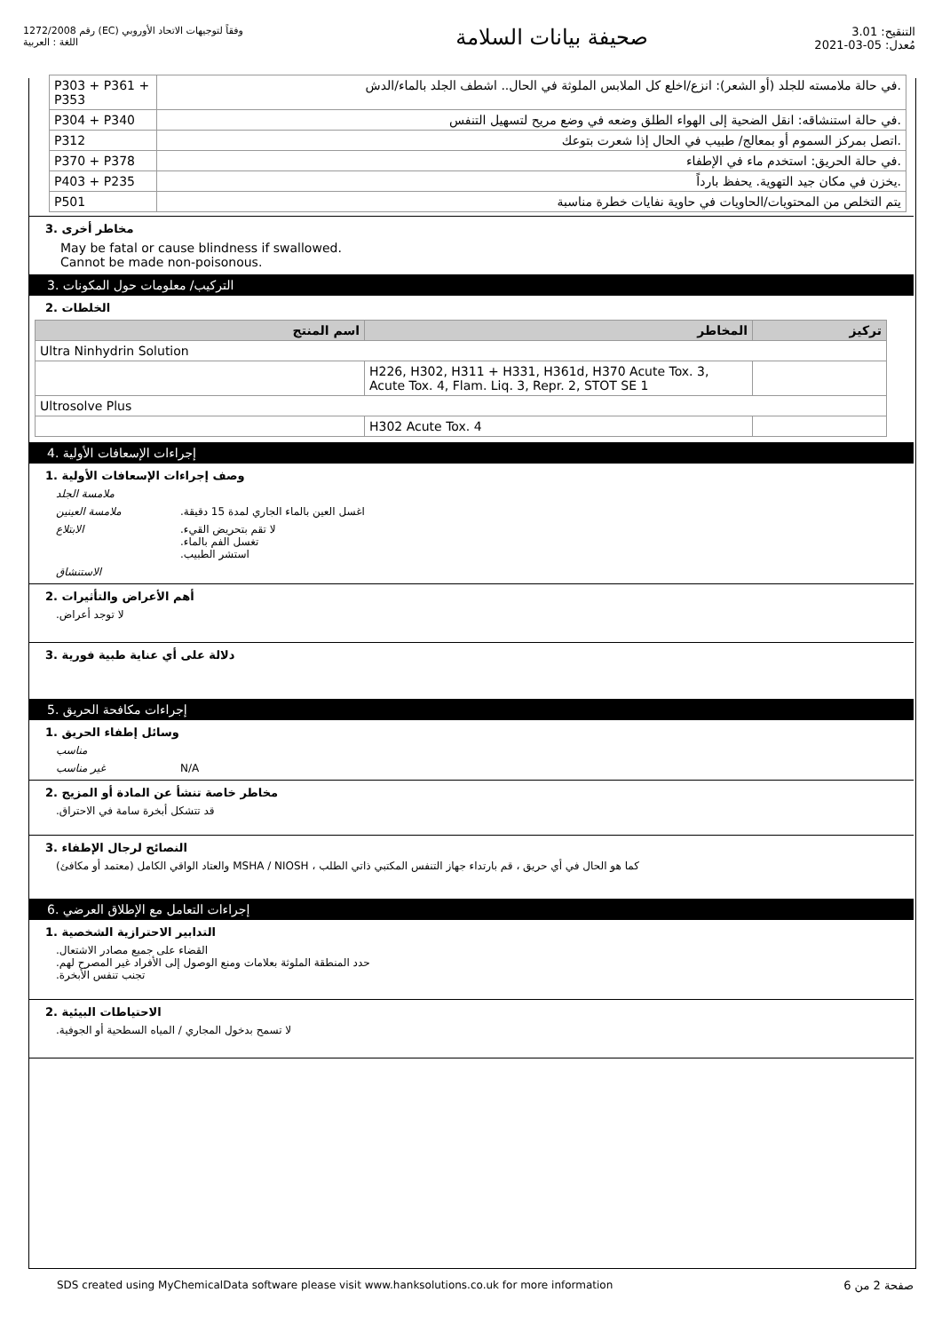رقم 1272/2008 (EC) وفقاً لتوجيهات الاتحاد الأوروبي
اللغة : العربية
صحيفة بيانات السلامة
التنقيح: 3.01
مُعدل: 05-03-2021
| P303 + P361 + P353 | .في حالة ملامسته للجلد (أو الشعر): انزع/اخلع كل الملابس الملوثة في الحال.. اشطف الجلد بالماء/الدش |
| P304 + P340 | .في حالة استنشاقه: انقل الضحية إلى الهواء الطلق وضعه في وضع مريح لتسهيل التنفس |
| P312 | .اتصل بمركز السموم أو بمعالج/ طبيب في الحال إذا شعرت بتوعك |
| P370 + P378 | .في حالة الحريق: استخدم ماء في الإطفاء |
| P403 + P235 | .يخزن في مكان جيد التهوية. يحفظ بارداً |
| P501 | يتم التخلص من المحتويات/الحاويات في حاوية نفايات خطرة مناسبة |
مخاطر أخرى .3
May be fatal or cause blindness if swallowed.
Cannot be made non-poisonous.
التركيب/ معلومات حول المكونات .3
الخلطات .2
| اسم المنتج | المخاطر | تركيز |
| --- | --- | --- |
| Ultra Ninhydrin Solution | | |
| | H226, H302, H311 + H331, H361d, H370 Acute Tox. 3, Acute Tox. 4, Flam. Liq. 3, Repr. 2, STOT SE 1 | |
| Ultrosolve Plus | | |
| | H302 Acute Tox. 4 | |
إجراءات الإسعافات الأولية .4
وصف إجراءات الإسعافات الأولية .1
ملامسة الجلد
ملامسة العينين.اغسل العين بالماء الجاري لمدة 15 دقيقة
الابتلاع.لا تقم بتحريض القيء
.تغسل الفم بالماء
.استشر الطبيب
الاستنشاق
أهم الأعراض والتأثيرات .2
.لا توجد أعراض
دلالة على أي عناية طبية فورية .3
إجراءات مكافحة الحريق .5
وسائل إطفاء الحريق .1
مناسب
غير مناسب N/A
مخاطر خاصة تنشأ عن المادة أو المزيج .2
.قد تتشكل أبخرة سامة في الاحتراق
النصائح لرجال الإطفاء .3
(معتمد أو مكافئ) والعتاد الواقي الكامل MSHA / NIOSH ، كما هو الحال في أي حريق ، قم بارتداء جهاز التنفس المكتبي ذاتي الطلب
إجراءات التعامل مع الإطلاق العرضي .6
التدابير الاحترازية الشخصية .1
.القضاء على جميع مصادر الاشتعال
.حدد المنطقة الملوثة بعلامات ومنع الوصول إلى الأفراد غير المصرح لهم
.تجنب تنفس الأبخرة
الاحتياطات البيئية .2
.لا تسمح بدخول المجاري / المياه السطحية أو الجوفية
SDS created using MyChemicalData software please visit www.hanksolutions.co.uk for more information صفحة 2 من 6